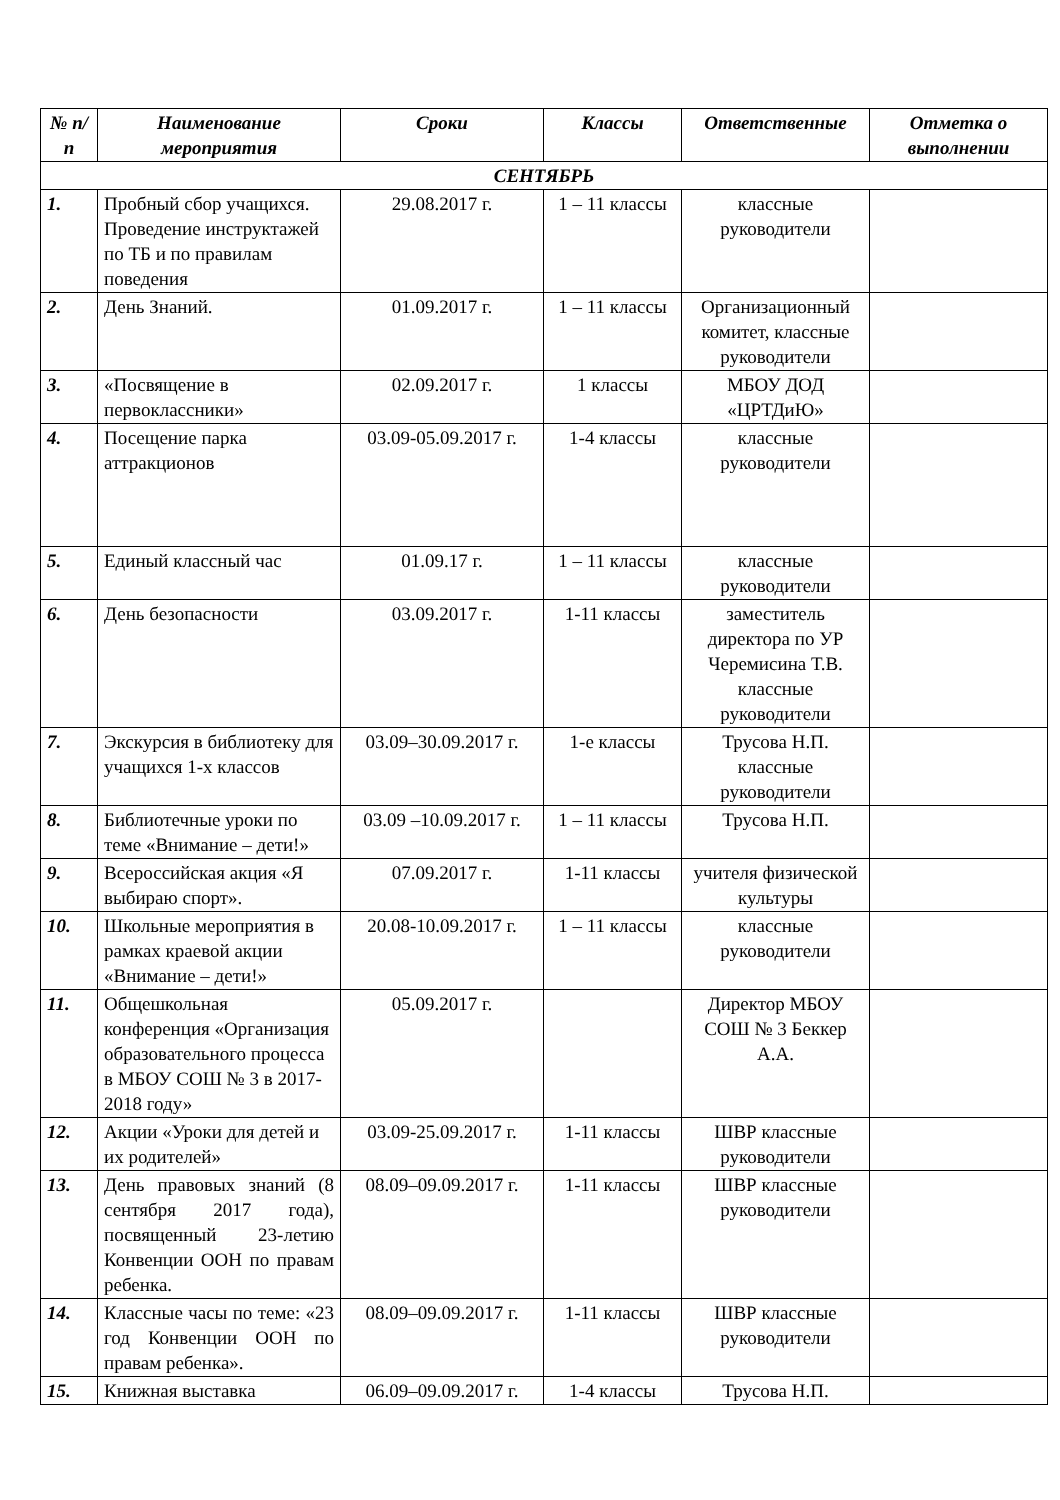| № п/п | Наименование мероприятия | Сроки | Классы | Ответственные | Отметка о выполнении |
| --- | --- | --- | --- | --- | --- |
| СЕНТЯБРЬ | | | | | |
| 1. | Пробный сбор учащихся. Проведение инструктажей по ТБ и по правилам поведения | 29.08.2017 г. | 1 – 11 классы | классные руководители | |
| 2. | День Знаний. | 01.09.2017 г. | 1 – 11 классы | Организационный комитет, классные руководители | |
| 3. | «Посвящение в первоклассники» | 02.09.2017 г. | 1 классы | МБОУ ДОД «ЦРТДиЮ» | |
| 4. | Посещение парка аттракционов | 03.09-05.09.2017 г. | 1-4 классы | классные руководители | |
| 5. | Единый классный час | 01.09.17 г. | 1 – 11 классы | классные руководители | |
| 6. | День безопасности | 03.09.2017 г. | 1-11 классы | заместитель директора по УР Черемисина Т.В. классные руководители | |
| 7. | Экскурсия в библиотеку для учащихся 1-х классов | 03.09–30.09.2017 г. | 1-е классы | Трусова Н.П. классные руководители | |
| 8. | Библиотечные уроки по теме «Внимание – дети!» | 03.09 –10.09.2017 г. | 1 – 11 классы | Трусова Н.П. | |
| 9. | Всероссийская акция «Я выбираю спорт». | 07.09.2017 г. | 1-11 классы | учителя физической культуры | |
| 10. | Школьные мероприятия в рамках краевой акции «Внимание – дети!» | 20.08-10.09.2017 г. | 1 – 11 классы | классные руководители | |
| 11. | Общешкольная конференция «Организация образовательного процесса в МБОУ СОШ № 3 в 2017-2018 году» | 05.09.2017 г. | | Директор МБОУ СОШ № 3 Беккер А.А. | |
| 12. | Акции «Уроки для детей и их родителей» | 03.09-25.09.2017 г. | 1-11 классы | ШВР классные руководители | |
| 13. | День правовых знаний (8 сентября 2017 года), посвященный 23-летию Конвенции ООН по правам ребенка. | 08.09–09.09.2017 г. | 1-11 классы | ШВР классные руководители | |
| 14. | Классные часы по теме: «23 год Конвенции ООН по правам ребенка». | 08.09–09.09.2017 г. | 1-11 классы | ШВР классные руководители | |
| 15. | Книжная выставка | 06.09–09.09.2017 г. | 1-4 классы | Трусова Н.П. | |